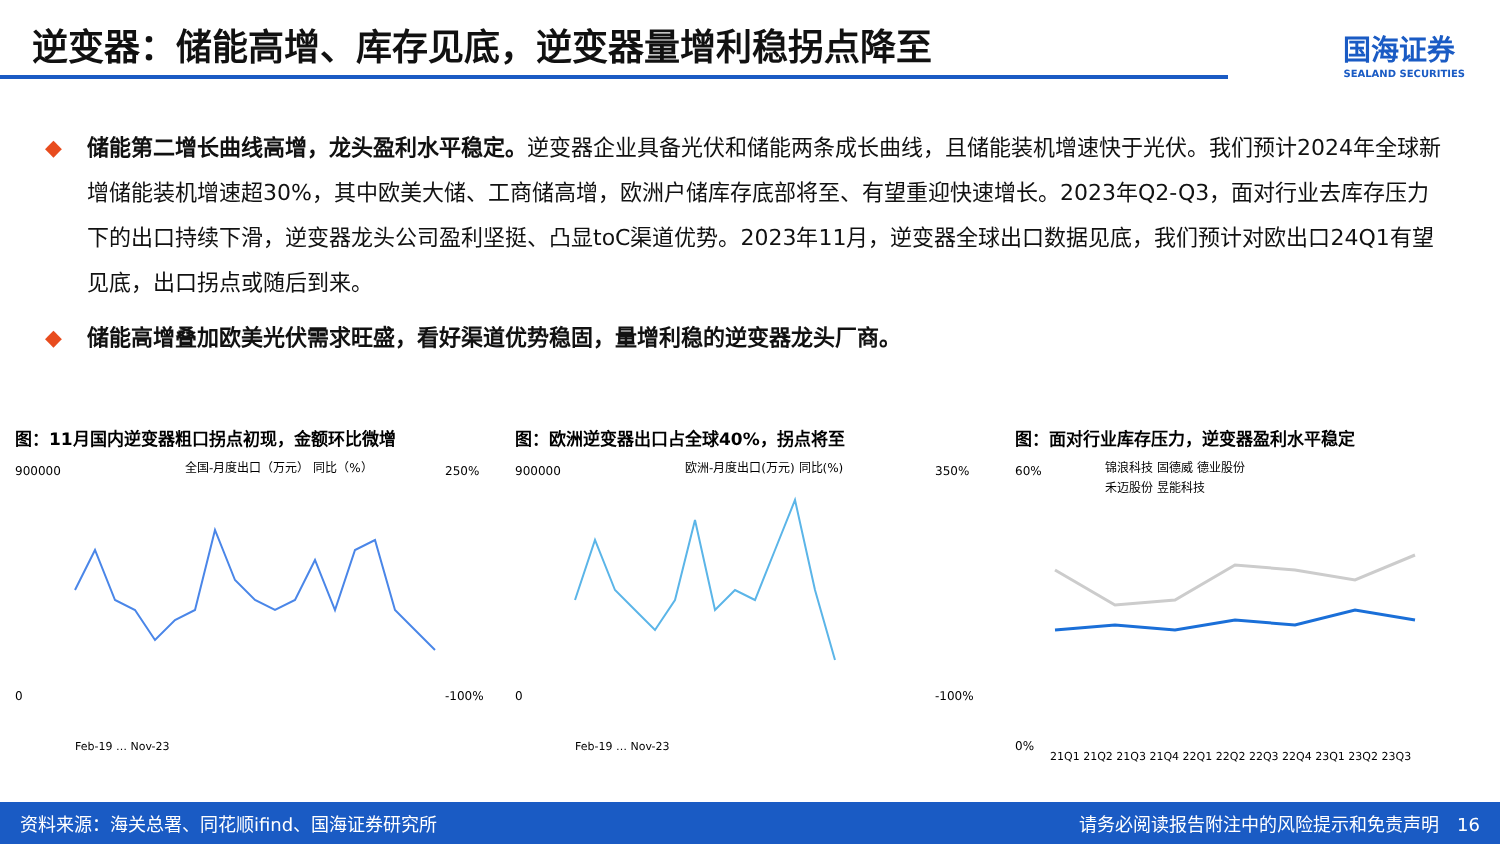逆变器：储能高增、库存见底，逆变器量增利稳拐点降至
国海证券
SEALAND SECURITIES
◆ 储能第二增长曲线高增，龙头盈利水平稳定。逆变器企业具备光伏和储能两条成长曲线，且储能装机增速快于光伏。我们预计2024年全球新增储能装机增速超30%，其中欧美大储、工商储高增，欧洲户储库存底部将至、有望重迎快速增长。2023年Q2-Q3，面对行业去库存压力下的出口持续下滑，逆变器龙头公司盈利坚挺、凸显toC渠道优势。2023年11月，逆变器全球出口数据见底，我们预计对欧出口24Q1有望见底，出口拐点或随后到来。
◆ 储能高增叠加欧美光伏需求旺盛，看好渠道优势稳固，量增利稳的逆变器龙头厂商。
图：11月国内逆变器粗口拐点初现，金额环比微增
全国-月度出口（万元） 同比（%）
900000
0
250%
-100%
Feb-19 … Nov-23
图：欧洲逆变器出口占全球40%，拐点将至
欧洲-月度出口(万元) 同比(%)
900000
0
350%
-100%
Feb-19 … Nov-23
图：面对行业库存压力，逆变器盈利水平稳定
锦浪科技 固德威 德业股份
禾迈股份 昱能科技
60%
0%
21Q1 21Q2 21Q3 21Q4 22Q1 22Q2 22Q3 22Q4 23Q1 23Q2 23Q3
资料来源：海关总署、同花顺ifind、国海证券研究所 请务必阅读报告附注中的风险提示和免责声明　16